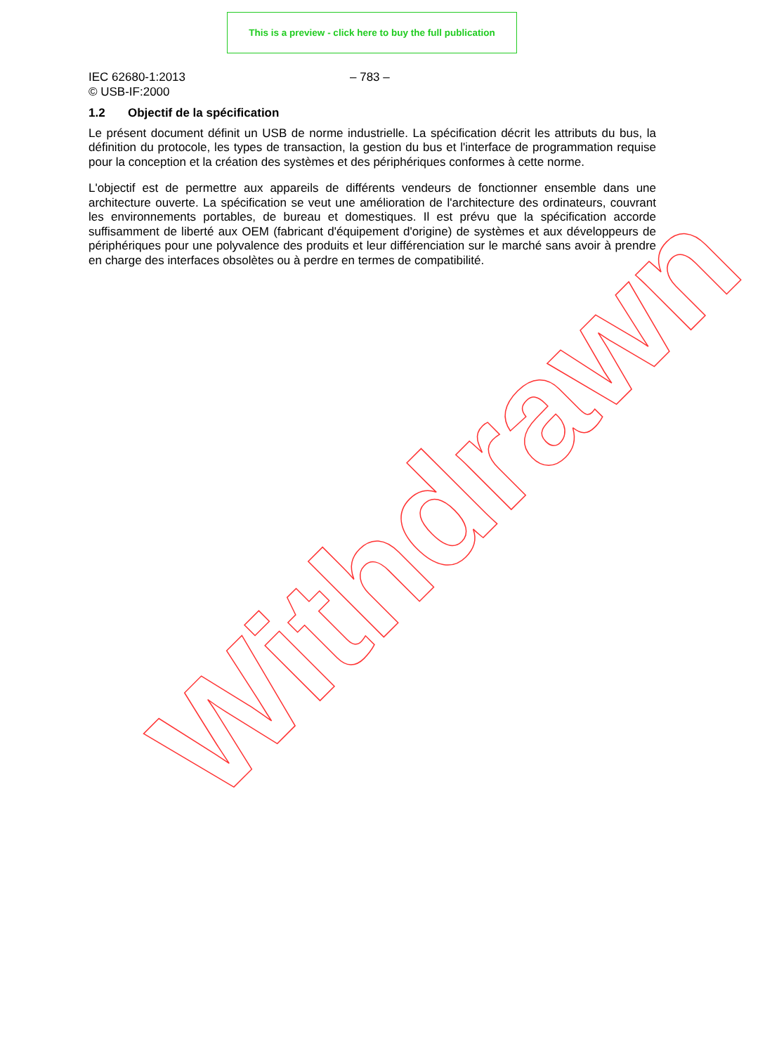This is a preview - click here to buy the full publication
IEC 62680-1:2013
© USB-IF:2000
– 783 –
1.2 Objectif de la spécification
Le présent document définit un USB de norme industrielle. La spécification décrit les attributs du bus, la définition du protocole, les types de transaction, la gestion du bus et l'interface de programmation requise pour la conception et la création des systèmes et des périphériques conformes à cette norme.
L'objectif est de permettre aux appareils de différents vendeurs de fonctionner ensemble dans une architecture ouverte. La spécification se veut une amélioration de l'architecture des ordinateurs, couvrant les environnements portables, de bureau et domestiques. Il est prévu que la spécification accorde suffisamment de liberté aux OEM (fabricant d'équipement d'origine) de systèmes et aux développeurs de périphériques pour une polyvalence des produits et leur différenciation sur le marché sans avoir à prendre en charge des interfaces obsolètes ou à perdre en termes de compatibilité.
Withdrawn